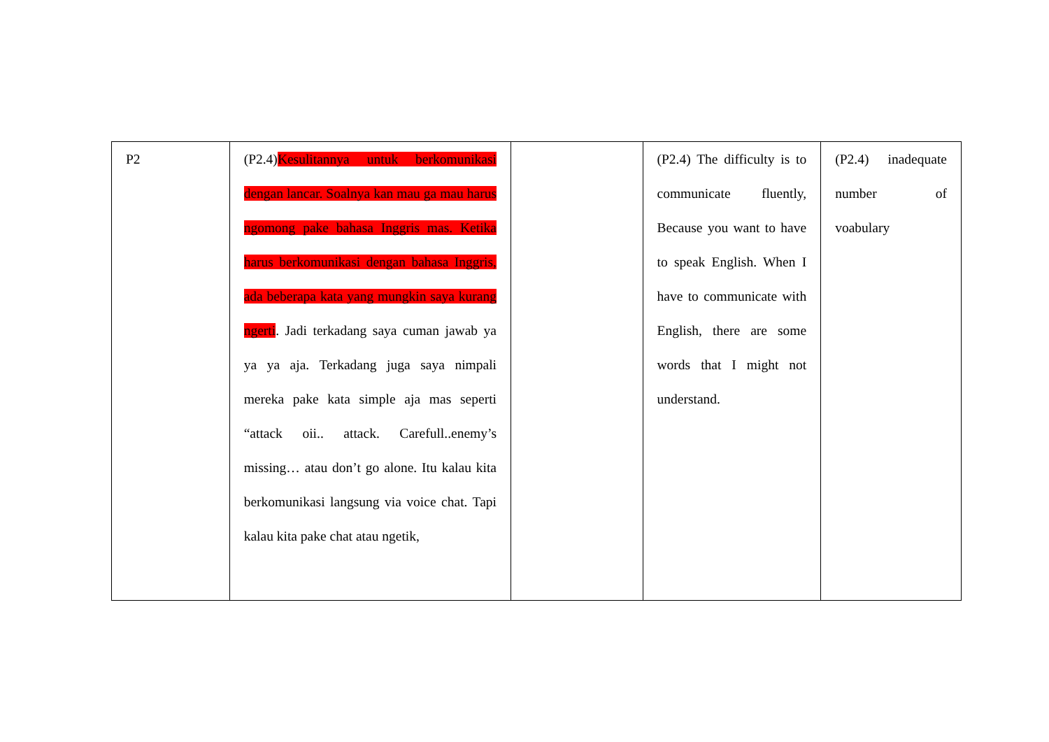| P2 | (P2.4) Kesulitannya untuk berkomunikasi dengan lancar. Soalnya kan mau ga mau harus ngomong pake bahasa Inggris mas. Ketika harus berkomunikasi dengan bahasa Inggris, ada beberapa kata yang mungkin saya kurang ngerti . Jadi terkadang saya cuman jawab ya ya ya aja. Terkadang juga saya nimpali mereka pake kata simple aja mas seperti “attack oii.. attack. Carefull..enemy’s missing… atau don’t go alone. Itu kalau kita berkomunikasi langsung via voice chat. Tapi kalau kita pake chat atau ngetik, | | (P2.4) The difficulty is to communicate fluently, Because you want to have to speak English. When I have to communicate with English, there are some words that I might not understand. | (P2.4) inadequate number of voabulary |